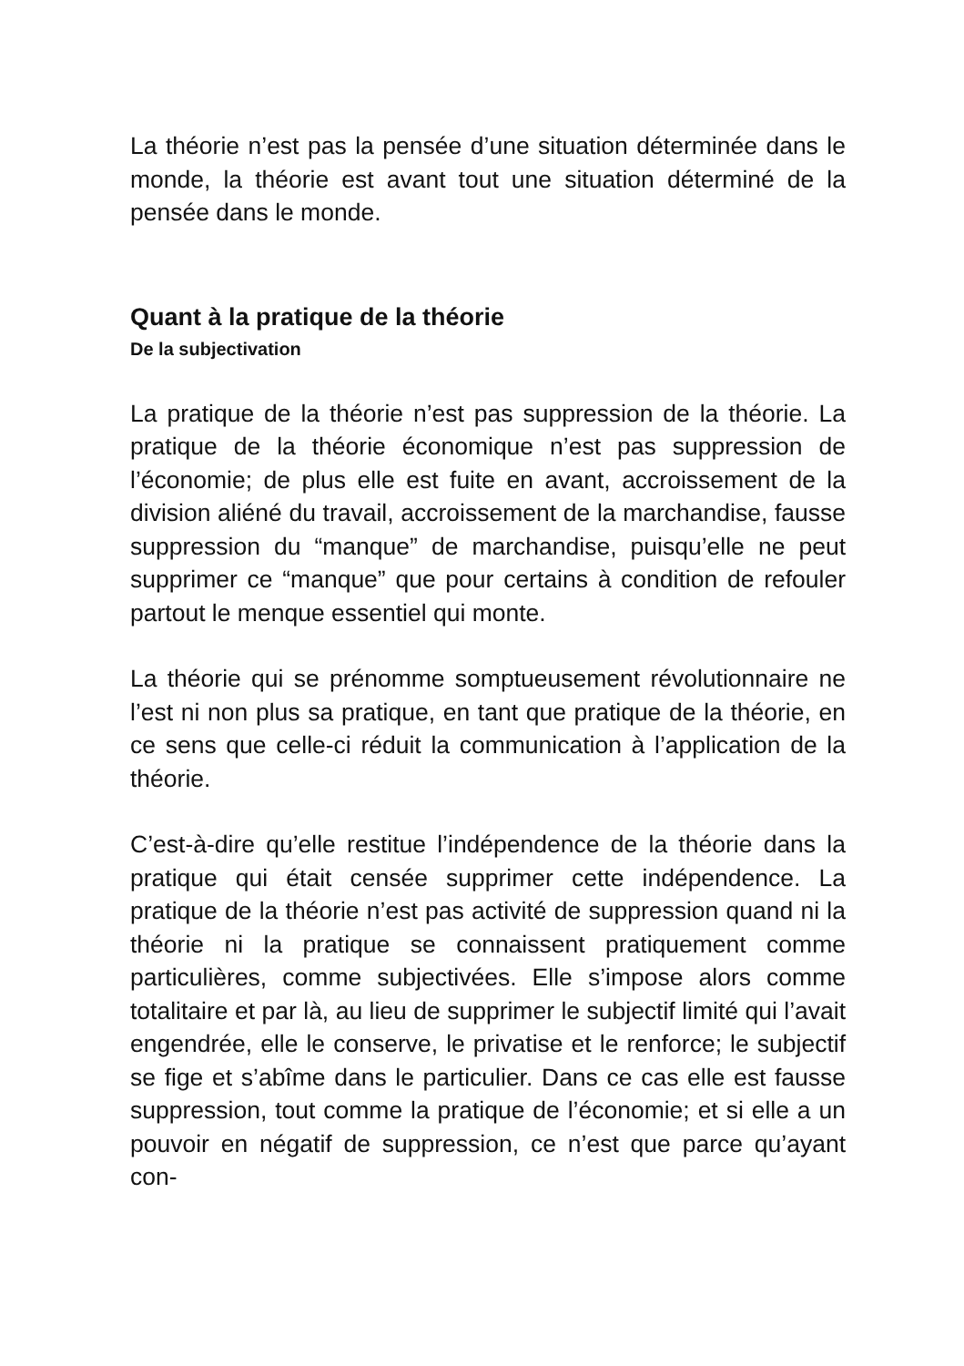La théorie n’est pas la pensée d’une situation déterminée dans le monde, la théorie est avant tout une situation déterminé de la pensée dans le monde.
Quant à la pratique de la théorie
De la subjectivation
La pratique de la théorie n’est pas suppression de la théorie. La pratique de la théorie économique n’est pas suppression de l’économie; de plus elle est fuite en avant, accroissement de la division aliéné du travail, accroissement de la marchandise, fausse suppression du “manque” de marchandise, puisqu’elle ne peut supprimer ce “manque” que pour certains à condition de refouler partout le menque essentiel qui monte.
La théorie qui se prénomme somptueusement révolutionnaire ne l’est ni non plus sa pratique, en tant que pratique de la théorie, en ce sens que celle-ci réduit la communication à l’application de la théorie.
C’est-à-dire qu’elle restitue l’indépendence de la théorie dans la pratique qui était censée supprimer cette indépendence. La pratique de la théorie n’est pas activité de suppression quand ni la théorie ni la pratique se connaissent pratiquement comme particulières, comme subjectivées. Elle s’impose alors comme totalitaire et par là, au lieu de supprimer le subjectif limité qui l’avait engendrée, elle le conserve, le privatise et le renforce; le subjectif se fige et s’abîme dans le particulier. Dans ce cas elle est fausse suppression, tout comme la pratique de l’économie; et si elle a un pouvoir en négatif de suppression, ce n’est que parce qu’ayant con-